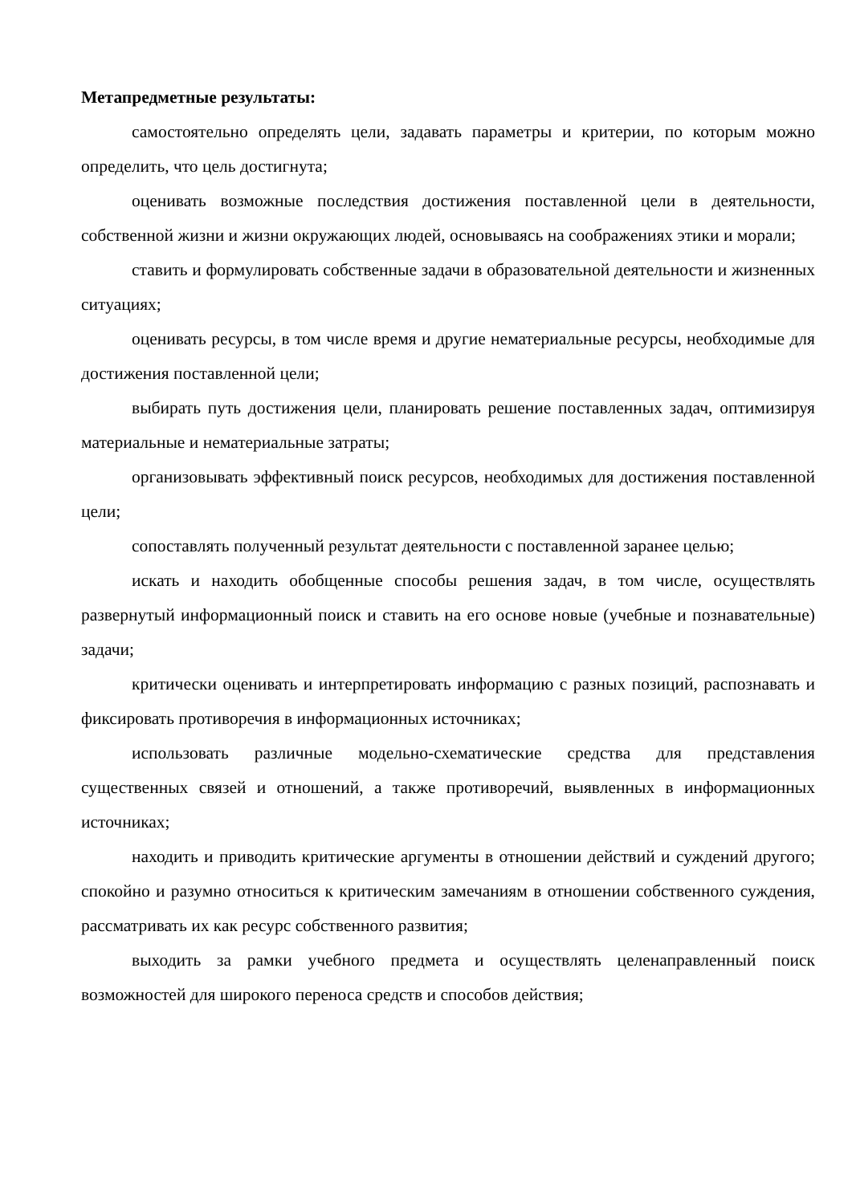Метапредметные результаты:
самостоятельно определять цели, задавать параметры и критерии, по которым можно определить, что цель достигнута;
оценивать возможные последствия достижения поставленной цели в деятельности, собственной жизни и жизни окружающих людей, основываясь на соображениях этики и морали;
ставить и формулировать собственные задачи в образовательной деятельности и жизненных ситуациях;
оценивать ресурсы, в том числе время и другие нематериальные ресурсы, необходимые для достижения поставленной цели;
выбирать путь достижения цели, планировать решение поставленных задач, оптимизируя материальные и нематериальные затраты;
организовывать эффективный поиск ресурсов, необходимых для достижения поставленной цели;
сопоставлять полученный результат деятельности с поставленной заранее целью;
искать и находить обобщенные способы решения задач, в том числе, осуществлять развернутый информационный поиск и ставить на его основе новые (учебные и познавательные) задачи;
критически оценивать и интерпретировать информацию с разных позиций, распознавать и фиксировать противоречия в информационных источниках;
использовать различные модельно-схематические средства для представления существенных связей и отношений, а также противоречий, выявленных в информационных источниках;
находить и приводить критические аргументы в отношении действий и суждений другого; спокойно и разумно относиться к критическим замечаниям в отношении собственного суждения, рассматривать их как ресурс собственного развития;
выходить за рамки учебного предмета и осуществлять целенаправленный поиск возможностей для широкого переноса средств и способов действия;